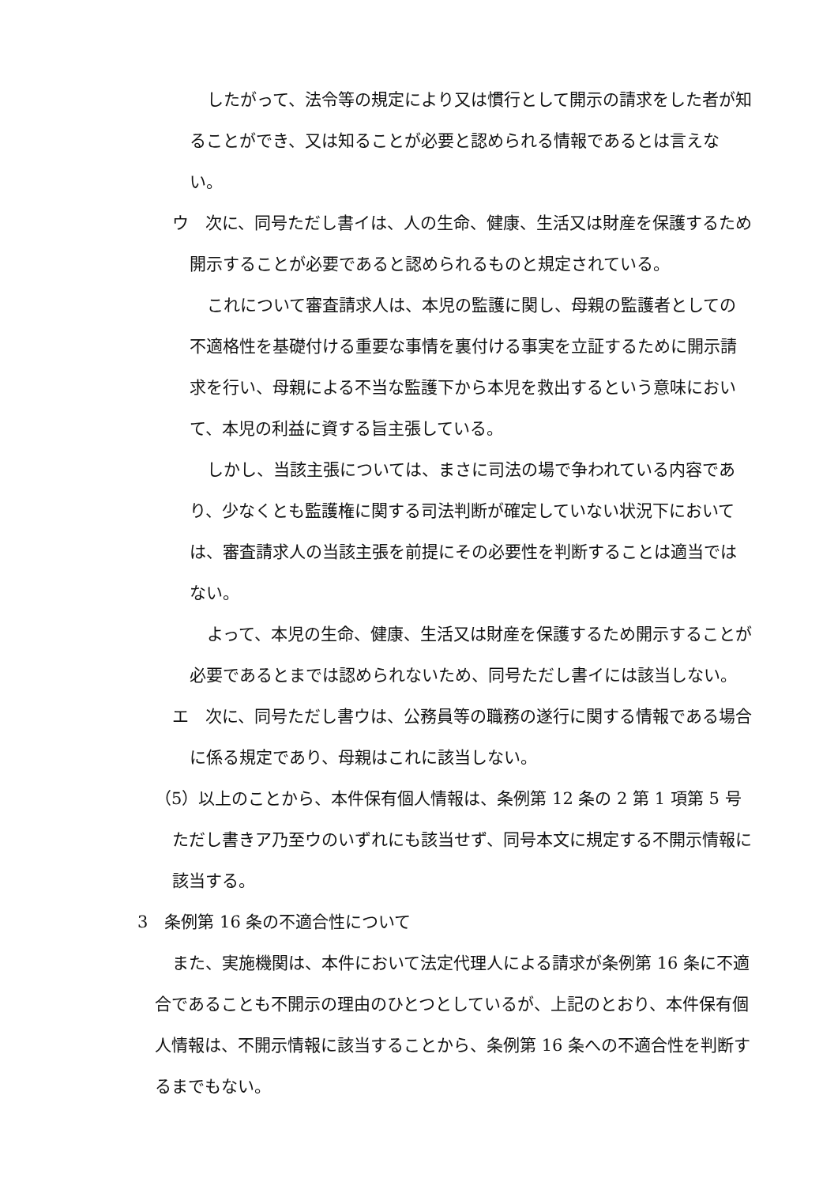したがって、法令等の規定により又は慣行として開示の請求をした者が知ることができ、又は知ることが必要と認められる情報であるとは言えない。
ウ　次に、同号ただし書イは、人の生命、健康、生活又は財産を保護するため開示することが必要であると認められるものと規定されている。
これについて審査請求人は、本児の監護に関し、母親の監護者としての不適格性を基礎付ける重要な事情を裏付ける事実を立証するために開示請求を行い、母親による不当な監護下から本児を救出するという意味において、本児の利益に資する旨主張している。
しかし、当該主張については、まさに司法の場で争われている内容であり、少なくとも監護権に関する司法判断が確定していない状況下においては、審査請求人の当該主張を前提にその必要性を判断することは適当ではない。
よって、本児の生命、健康、生活又は財産を保護するため開示することが必要であるとまでは認められないため、同号ただし書イには該当しない。
エ　次に、同号ただし書ウは、公務員等の職務の遂行に関する情報である場合に係る規定であり、母親はこれに該当しない。
（5）以上のことから、本件保有個人情報は、条例第 12 条の 2 第 1 項第 5 号ただし書きア乃至ウのいずれにも該当せず、同号本文に規定する不開示情報に該当する。
3　条例第 16 条の不適合性について
また、実施機関は、本件において法定代理人による請求が条例第 16 条に不適合であることも不開示の理由のひとつとしているが、上記のとおり、本件保有個人情報は、不開示情報に該当することから、条例第 16 条への不適合性を判断するまでもない。